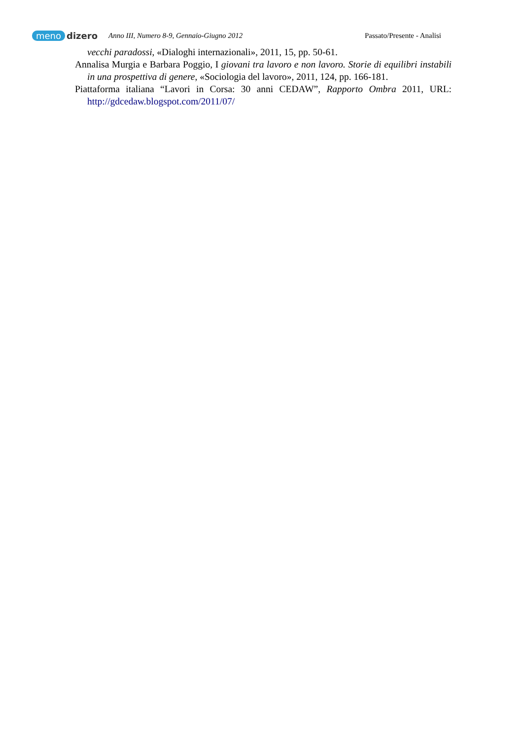meno dizero
Anno III, Numero 8-9, Gennaio-Giugno 2012 Passato/Presente - Analisi
vecchi paradossi, «Dialoghi internazionali», 2011, 15, pp. 50-61.
Annalisa Murgia e Barbara Poggio, I giovani tra lavoro e non lavoro. Storie di equilibri instabili in una prospettiva di genere, «Sociologia del lavoro», 2011, 124, pp. 166-181.
Piattaforma italiana “Lavori in Corsa: 30 anni CEDAW”, Rapporto Ombra 2011, URL: http://gdcedaw.blogspot.com/2011/07/